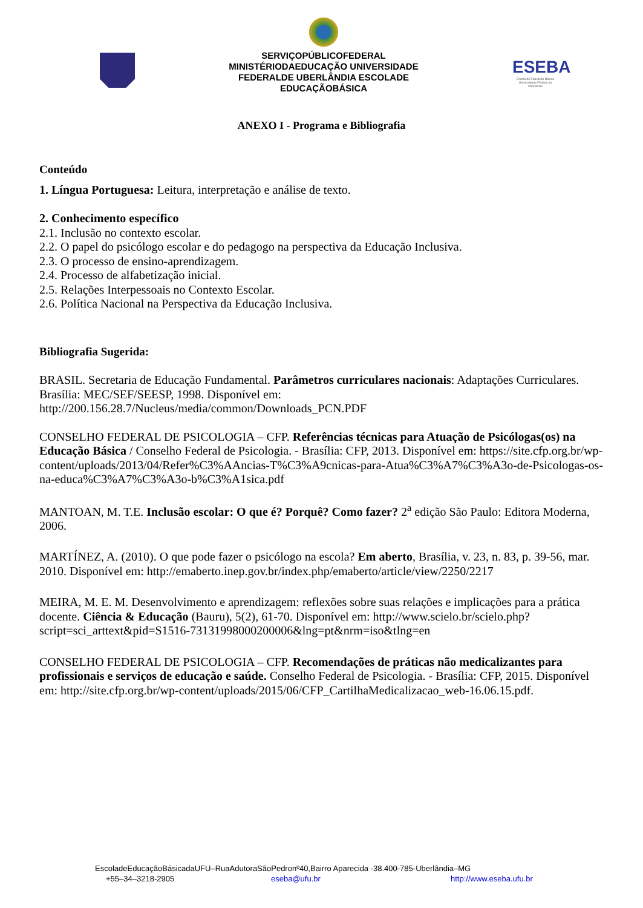SERVIÇOPÚBLICOFEDERAL
MINISTÉRIODAEDUCAÇÃO UNIVERSIDADE
FEDERALDE UBERLÂNDIA ESCOLADE
EDUCAÇÃOBÁSICA
ESEBA
Escola de Educação Básica Universidade Federal de Uberlândia
ANEXO I - Programa e Bibliografia
Conteúdo
1. Língua Portuguesa: Leitura, interpretação e análise de texto.
2. Conhecimento específico
2.1. Inclusão no contexto escolar.
2.2. O papel do psicólogo escolar e do pedagogo na perspectiva da Educação Inclusiva.
2.3. O processo de ensino-aprendizagem.
2.4. Processo de alfabetização inicial.
2.5. Relações Interpessoais no Contexto Escolar.
2.6. Política Nacional na Perspectiva da Educação Inclusiva.
Bibliografia Sugerida:
BRASIL. Secretaria de Educação Fundamental. Parâmetros curriculares nacionais: Adaptações Curriculares. Brasília: MEC/SEF/SEESP, 1998. Disponível em: http://200.156.28.7/Nucleus/media/common/Downloads_PCN.PDF
CONSELHO FEDERAL DE PSICOLOGIA – CFP. Referências técnicas para Atuação de Psicólogas(os) na Educação Básica / Conselho Federal de Psicologia. - Brasília: CFP, 2013. Disponível em: https://site.cfp.org.br/wp-content/uploads/2013/04/Refer%C3%AAncias-T%C3%A9cnicas-para-Atua%C3%A7%C3%A3o-de-Psicologas-os-na-educa%C3%A7%C3%A3o-b%C3%A1sica.pdf
MANTOAN, M. T.E. Inclusão escolar: O que é? Porquê? Como fazer? 2<sup>a</sup> edição São Paulo: Editora Moderna, 2006.
MARTÍNEZ, A. (2010). O que pode fazer o psicólogo na escola? Em aberto, Brasília, v. 23, n. 83, p. 39-56, mar. 2010. Disponível em: http://emaberto.inep.gov.br/index.php/emaberto/article/view/2250/2217
MEIRA, M. E. M. Desenvolvimento e aprendizagem: reflexões sobre suas relações e implicações para a prática docente. Ciência & Educação (Bauru), 5(2), 61-70. Disponível em: http://www.scielo.br/scielo.php?script=sci_arttext&pid=S1516-73131998000200006&lng=pt&nrm=iso&tlng=en
CONSELHO FEDERAL DE PSICOLOGIA – CFP. Recomendações de práticas não medicalizantes para profissionais e serviços de educação e saúde. Conselho Federal de Psicologia. - Brasília: CFP, 2015. Disponível em: http://site.cfp.org.br/wp-content/uploads/2015/06/CFP_CartilhaMedicalizacao_web-16.06.15.pdf.
EscoladeEducaçãoBásicadaUFU–RuaAdutoraSãoPedronº40,Bairro Aparecida -38.400-785-Uberlândia–MG
+55–34–3218-2905 eseba@ufu.br http://www.eseba.ufu.br